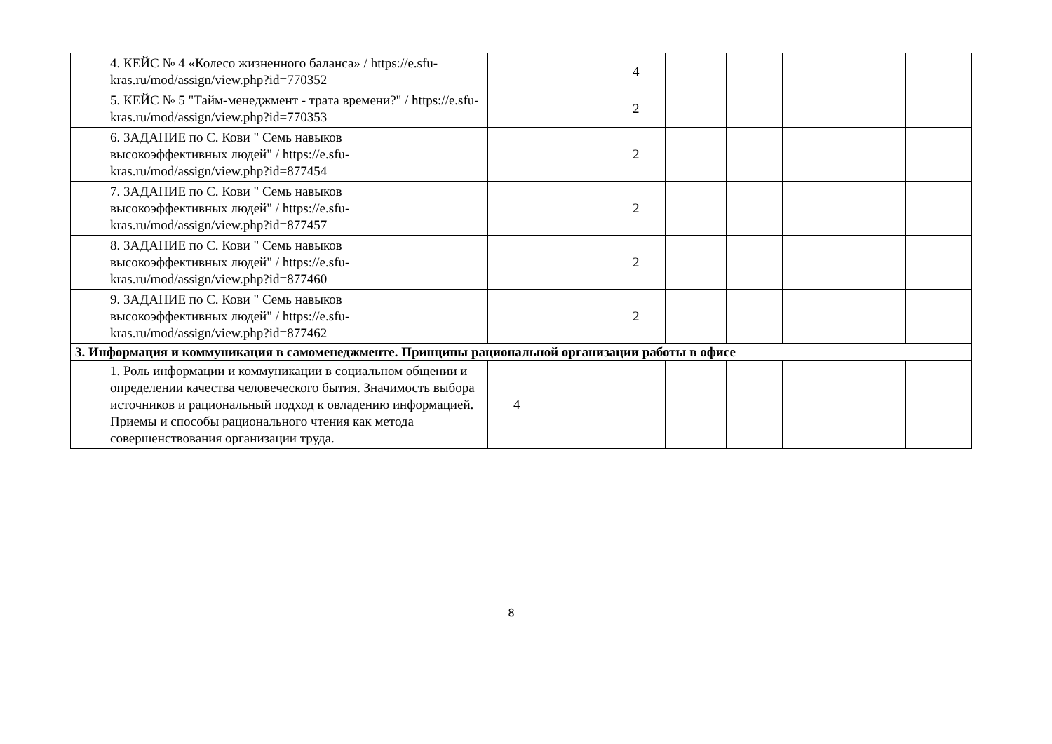| | 4. КЕЙС № 4 «Колесо жизненного баланса» / https://e.sfu-kras.ru/mod/assign/view.php?id=770352 | | | 4 | | | | | |
| | 5. КЕЙС № 5 "Тайм-менеджмент - трата времени?" / https://e.sfu-kras.ru/mod/assign/view.php?id=770353 | | | 2 | | | | | |
| | 6. ЗАДАНИЕ по С. Кови " Семь навыков высокоэффективных людей" / https://e.sfu- kras.ru/mod/assign/view.php?id=877454 | | | 2 | | | | | |
| | 7. ЗАДАНИЕ по С. Кови " Семь навыков высокоэффективных людей" / https://e.sfu- kras.ru/mod/assign/view.php?id=877457 | | | 2 | | | | | |
| | 8. ЗАДАНИЕ по С. Кови " Семь навыков высокоэффективных людей" / https://e.sfu- kras.ru/mod/assign/view.php?id=877460 | | | 2 | | | | | |
| | 9. ЗАДАНИЕ по С. Кови " Семь навыков высокоэффективных людей" / https://e.sfu- kras.ru/mod/assign/view.php?id=877462 | | | 2 | | | | | |
| 3. Информация и коммуникация в самоменеджменте. Принципы рациональной организации работы в офисе | | | | | | | | | |
| | 1. Роль информации и коммуникации в социальном общении и определении качества человеческого бытия. Значимость выбора источников и рациональный подход к овладению информацией. Приемы и способы рационального чтения как метода совершенствования организации труда. | 4 | | | | | | | |
8